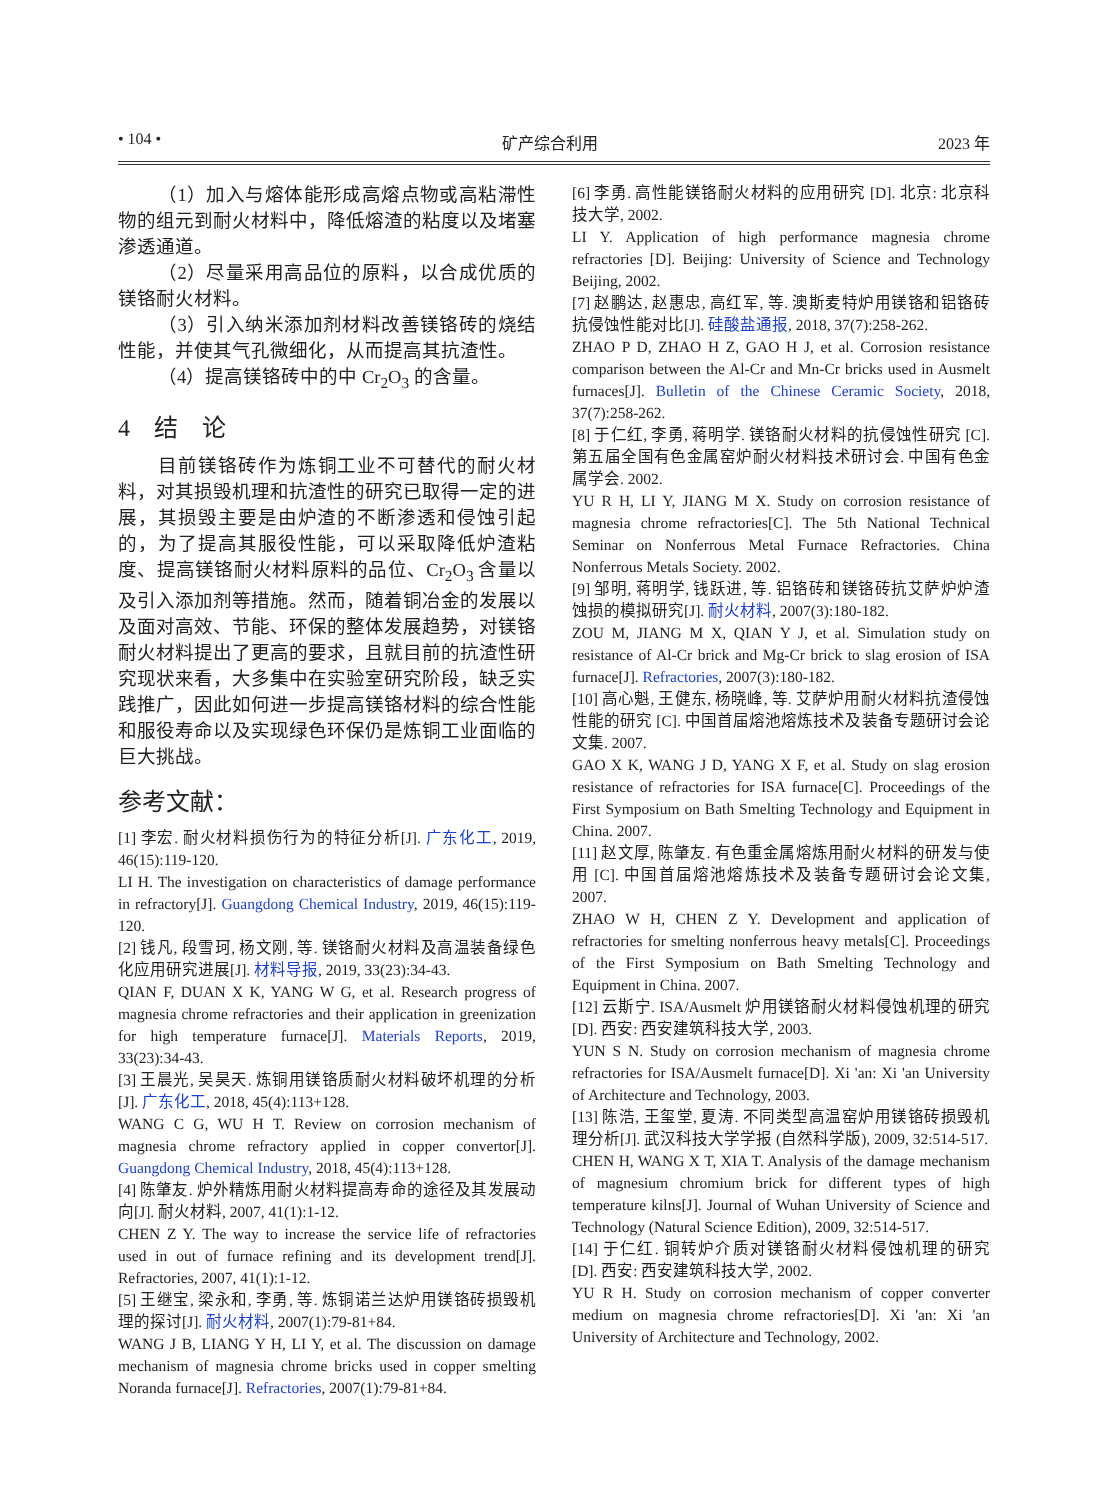• 104 • 矿产综合利用 2023 年
（1）加入与熔体能形成高熔点物或高粘滞性物的组元到耐火材料中，降低熔渣的粘度以及堵塞渗透通道。
（2）尽量采用高品位的原料，以合成优质的镁铬耐火材料。
（3）引入纳米添加剂材料改善镁铬砖的烧结性能，并使其气孔微细化，从而提高其抗渣性。
（4）提高镁铬砖中的中 Cr<sub>2</sub>O<sub>3</sub> 的含量。
4　结　论
目前镁铬砖作为炼铜工业不可替代的耐火材料，对其损毁机理和抗渣性的研究已取得一定的进展，其损毁主要是由炉渣的不断渗透和侵蚀引起的，为了提高其服役性能，可以采取降低炉渣粘度、提高镁铬耐火材料原料的品位、Cr<sub>2</sub>O<sub>3</sub> 含量以及引入添加剂等措施。然而，随着铜冶金的发展以及面对高效、节能、环保的整体发展趋势，对镁铬耐火材料提出了更高的要求，且就目前的抗渣性研究现状来看，大多集中在实验室研究阶段，缺乏实践推广，因此如何进一步提高镁铬材料的综合性能和服役寿命以及实现绿色环保仍是炼铜工业面临的巨大挑战。
参考文献：
[1] 李宏. 耐火材料损伤行为的特征分析[J]. 广东化工, 2019, 46(15):119-120.
LI H. The investigation on characteristics of damage performance in refractory[J]. Guangdong Chemical Industry, 2019, 46(15):119-120.
[2] 钱凡, 段雪珂, 杨文刚, 等. 镁铬耐火材料及高温装备绿色化应用研究进展[J]. 材料导报, 2019, 33(23):34-43.
QIAN F, DUAN X K, YANG W G, et al. Research progress of magnesia chrome refractories and their application in greenization for high temperature furnace[J]. Materials Reports, 2019, 33(23):34-43.
[3] 王晨光, 吴昊天. 炼铜用镁铬质耐火材料破坏机理的分析[J]. 广东化工, 2018, 45(4):113+128.
WANG C G, WU H T. Review on corrosion mechanism of magnesia chrome refractory applied in copper convertor[J]. Guangdong Chemical Industry, 2018, 45(4):113+128.
[4] 陈肇友. 炉外精炼用耐火材料提高寿命的途径及其发展动向[J]. 耐火材料, 2007, 41(1):1-12.
CHEN Z Y. The way to increase the service life of refractories used in out of furnace refining and its development trend[J]. Refractories, 2007, 41(1):1-12.
[5] 王继宝, 梁永和, 李勇, 等. 炼铜诺兰达炉用镁铬砖损毁机理的探讨[J]. 耐火材料, 2007(1):79-81+84.
WANG J B, LIANG Y H, LI Y, et al. The discussion on damage mechanism of magnesia chrome bricks used in copper smelting Noranda furnace[J]. Refractories, 2007(1):79-81+84.
[6] 李勇. 高性能镁铬耐火材料的应用研究 [D]. 北京: 北京科技大学, 2002.
LI Y. Application of high performance magnesia chrome refractories [D]. Beijing: University of Science and Technology Beijing, 2002.
[7] 赵鹏达, 赵惠忠, 高红军, 等. 澳斯麦特炉用镁铬和铝铬砖抗侵蚀性能对比[J]. 硅酸盐通报, 2018, 37(7):258-262.
ZHAO P D, ZHAO H Z, GAO H J, et al. Corrosion resistance comparison between the Al-Cr and Mn-Cr bricks used in Ausmelt furnaces[J]. Bulletin of the Chinese Ceramic Society, 2018, 37(7):258-262.
[8] 于仁红, 李勇, 蒋明学. 镁铬耐火材料的抗侵蚀性研究 [C]. 第五届全国有色金属窑炉耐火材料技术研讨会. 中国有色金属学会. 2002.
YU R H, LI Y, JIANG M X. Study on corrosion resistance of magnesia chrome refractories[C]. The 5th National Technical Seminar on Nonferrous Metal Furnace Refractories. China Nonferrous Metals Society. 2002.
[9] 邹明, 蒋明学, 钱跃进, 等. 铝铬砖和镁铬砖抗艾萨炉炉渣蚀损的模拟研究[J]. 耐火材料, 2007(3):180-182.
ZOU M, JIANG M X, QIAN Y J, et al. Simulation study on resistance of Al-Cr brick and Mg-Cr brick to slag erosion of ISA furnace[J]. Refractories, 2007(3):180-182.
[10] 高心魁, 王健东, 杨晓峰, 等. 艾萨炉用耐火材料抗渣侵蚀性能的研究 [C]. 中国首届熔池熔炼技术及装备专题研讨会论文集. 2007.
GAO X K, WANG J D, YANG X F, et al. Study on slag erosion resistance of refractories for ISA furnace[C]. Proceedings of the First Symposium on Bath Smelting Technology and Equipment in China. 2007.
[11] 赵文厚, 陈肇友. 有色重金属熔炼用耐火材料的研发与使用 [C]. 中国首届熔池熔炼技术及装备专题研讨会论文集, 2007.
ZHAO W H, CHEN Z Y. Development and application of refractories for smelting nonferrous heavy metals[C]. Proceedings of the First Symposium on Bath Smelting Technology and Equipment in China. 2007.
[12] 云斯宁. ISA/Ausmelt 炉用镁铬耐火材料侵蚀机理的研究 [D]. 西安: 西安建筑科技大学, 2003.
YUN S N. Study on corrosion mechanism of magnesia chrome refractories for ISA/Ausmelt furnace[D]. Xi 'an: Xi 'an University of Architecture and Technology, 2003.
[13] 陈浩, 王玺堂, 夏涛. 不同类型高温窑炉用镁铬砖损毁机理分析[J]. 武汉科技大学学报 (自然科学版), 2009, 32:514-517.
CHEN H, WANG X T, XIA T. Analysis of the damage mechanism of magnesium chromium brick for different types of high temperature kilns[J]. Journal of Wuhan University of Science and Technology (Natural Science Edition), 2009, 32:514-517.
[14] 于仁红. 铜转炉介质对镁铬耐火材料侵蚀机理的研究 [D]. 西安: 西安建筑科技大学, 2002.
YU R H. Study on corrosion mechanism of copper converter medium on magnesia chrome refractories[D]. Xi 'an: Xi 'an University of Architecture and Technology, 2002.